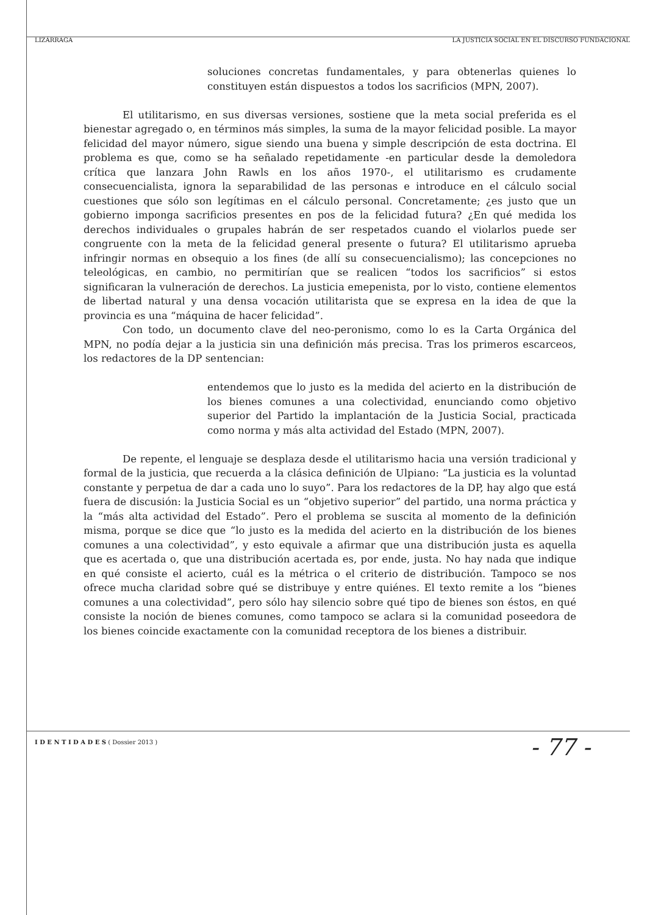LIZÁRRAGA LA JUSTICIA SOCIAL EN EL DISCURSO FUNDACIONAL
soluciones concretas fundamentales, y para obtenerlas quienes lo constituyen están dispuestos a todos los sacrificios (MPN, 2007).
El utilitarismo, en sus diversas versiones, sostiene que la meta social preferida es el bienestar agregado o, en términos más simples, la suma de la mayor felicidad posible. La mayor felicidad del mayor número, sigue siendo una buena y simple descripción de esta doctrina. El problema es que, como se ha señalado repetidamente -en particular desde la demoledora crítica que lanzara John Rawls en los años 1970-, el utilitarismo es crudamente consecuencialista, ignora la separabilidad de las personas e introduce en el cálculo social cuestiones que sólo son legítimas en el cálculo personal. Concretamente; ¿es justo que un gobierno imponga sacrificios presentes en pos de la felicidad futura? ¿En qué medida los derechos individuales o grupales habrán de ser respetados cuando el violarlos puede ser congruente con la meta de la felicidad general presente o futura? El utilitarismo aprueba infringir normas en obsequio a los fines (de allí su consecuencialismo); las concepciones no teleológicas, en cambio, no permitirían que se realicen “todos los sacrificios” si estos significaran la vulneración de derechos. La justicia emepenista, por lo visto, contiene elementos de libertad natural y una densa vocación utilitarista que se expresa en la idea de que la provincia es una “máquina de hacer felicidad”.
Con todo, un documento clave del neo-peronismo, como lo es la Carta Orgánica del MPN, no podía dejar a la justicia sin una definición más precisa. Tras los primeros escarceos, los redactores de la DP sentencian:
entendemos que lo justo es la medida del acierto en la distribución de los bienes comunes a una colectividad, enunciando como objetivo superior del Partido la implantación de la Justicia Social, practicada como norma y más alta actividad del Estado (MPN, 2007).
De repente, el lenguaje se desplaza desde el utilitarismo hacia una versión tradicional y formal de la justicia, que recuerda a la clásica definición de Ulpiano: “La justicia es la voluntad constante y perpetua de dar a cada uno lo suyo”. Para los redactores de la DP, hay algo que está fuera de discusión: la Justicia Social es un “objetivo superior” del partido, una norma práctica y la “más alta actividad del Estado”. Pero el problema se suscita al momento de la definición misma, porque se dice que “lo justo es la medida del acierto en la distribución de los bienes comunes a una colectividad”, y esto equivale a afirmar que una distribución justa es aquella que es acertada o, que una distribución acertada es, por ende, justa. No hay nada que indique en qué consiste el acierto, cuál es la métrica o el criterio de distribución. Tampoco se nos ofrece mucha claridad sobre qué se distribuye y entre quiénes. El texto remite a los “bienes comunes a una colectividad”, pero sólo hay silencio sobre qué tipo de bienes son éstos, en qué consiste la noción de bienes comunes, como tampoco se aclara si la comunidad poseedora de los bienes coincide exactamente con la comunidad receptora de los bienes a distribuir.
I D E N T I D A D E S ( Dossier 2013 ) - 77 -